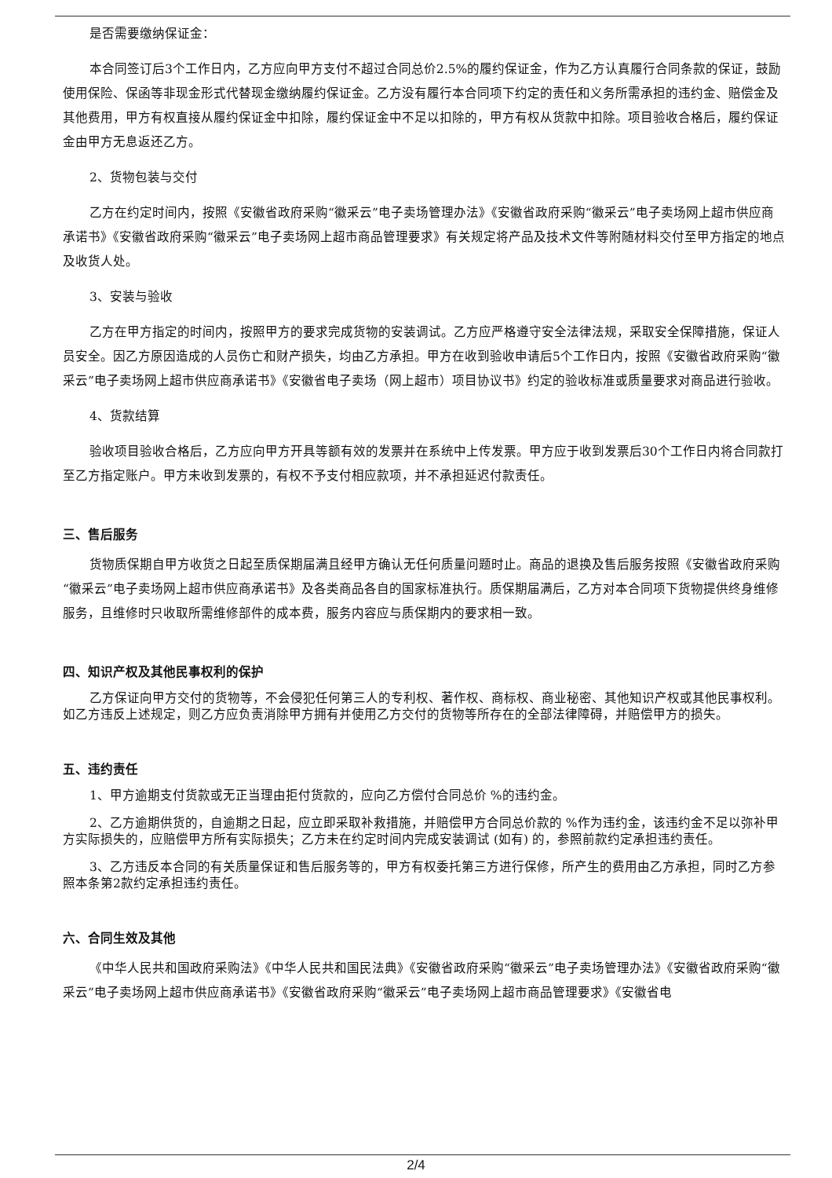是否需要缴纳保证金：
本合同签订后3个工作日内，乙方应向甲方支付不超过合同总价2.5%的履约保证金，作为乙方认真履行合同条款的保证，鼓励使用保险、保函等非现金形式代替现金缴纳履约保证金。乙方没有履行本合同项下约定的责任和义务所需承担的违约金、赔偿金及其他费用，甲方有权直接从履约保证金中扣除，履约保证金中不足以扣除的，甲方有权从货款中扣除。项目验收合格后，履约保证金由甲方无息返还乙方。
2、货物包装与交付
乙方在约定时间内，按照《安徽省政府采购“徽采云”电子卖场管理办法》《安徽省政府采购“徽采云”电子卖场网上超市供应商承诺书》《安徽省政府采购“徽采云”电子卖场网上超市商品管理要求》有关规定将产品及技术文件等附随材料交付至甲方指定的地点及收货人处。
3、安装与验收
乙方在甲方指定的时间内，按照甲方的要求完成货物的安装调试。乙方应严格遵守安全法律法规，采取安全保障措施，保证人员安全。因乙方原因造成的人员伤亡和财产损失，均由乙方承担。甲方在收到验收申请后5个工作日内，按照《安徽省政府采购“徽采云”电子卖场网上超市供应商承诺书》《安徽省电子卖场（网上超市）项目协议书》约定的验收标准或质量要求对商品进行验收。
4、货款结算
验收项目验收合格后，乙方应向甲方开具等额有效的发票并在系统中上传发票。甲方应于收到发票后30个工作日内将合同款打至乙方指定账户。甲方未收到发票的，有权不予支付相应款项，并不承担延迟付款责任。
三、售后服务
货物质保期自甲方收货之日起至质保期届满且经甲方确认无任何质量问题时止。商品的退换及售后服务按照《安徽省政府采购“徽采云”电子卖场网上超市供应商承诺书》及各类商品各自的国家标准执行。质保期届满后，乙方对本合同项下货物提供终身维修服务，且维修时只收取所需维修部件的成本费，服务内容应与质保期内的要求相一致。
四、知识产权及其他民事权利的保护
乙方保证向甲方交付的货物等，不会侵犯任何第三人的专利权、著作权、商标权、商业秘密、其他知识产权或其他民事权利。如乙方违反上述规定，则乙方应负责消除甲方拥有并使用乙方交付的货物等所存在的全部法律障碍，并赔偿甲方的损失。
五、违约责任
1、甲方逾期支付货款或无正当理由拒付货款的，应向乙方偿付合同总价 %的违约金。
2、乙方逾期供货的，自逾期之日起，应立即采取补救措施，并赔偿甲方合同总价款的 %作为违约金，该违约金不足以弥补甲方实际损失的，应赔偿甲方所有实际损失；乙方未在约定时间内完成安装调试 (如有) 的，参照前款约定承担违约责任。
3、乙方违反本合同的有关质量保证和售后服务等的，甲方有权委托第三方进行保修，所产生的费用由乙方承担，同时乙方参照本条第2款约定承担违约责任。
六、合同生效及其他
《中华人民共和国政府采购法》《中华人民共和国民法典》《安徽省政府采购“徽采云”电子卖场管理办法》《安徽省政府采购“徽采云”电子卖场网上超市供应商承诺书》《安徽省政府采购“徽采云”电子卖场网上超市商品管理要求》《安徽省电
2/4